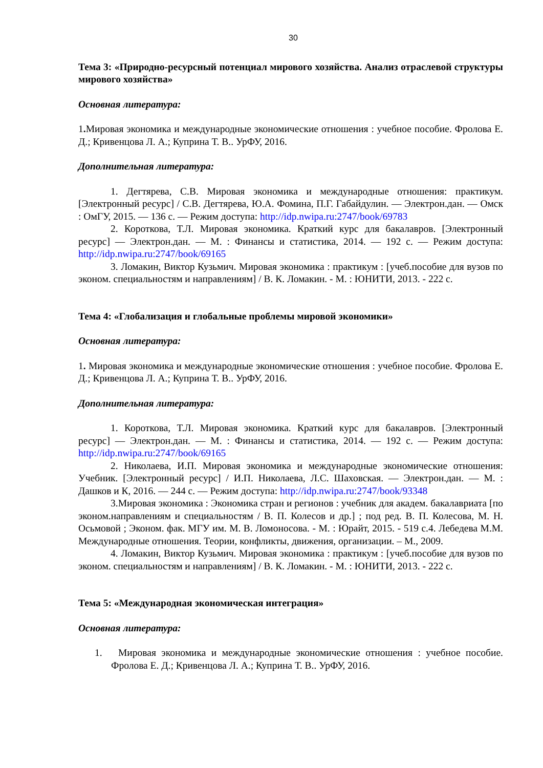30
Тема 3: «Природно-ресурсный потенциал мирового хозяйства. Анализ отраслевой структуры мирового хозяйства»
Основная литература:
1. Мировая экономика и международные экономические отношения : учебное пособие. Фролова Е. Д.; Кривенцова Л. А.; Куприна Т. В.. УрФУ, 2016.
Дополнительная литература:
1. Дегтярева, С.В. Мировая экономика и международные отношения: практикум. [Электронный ресурс] / С.В. Дегтярева, Ю.А. Фомина, П.Г. Габайдулин. — Электрон.дан. — Омск : ОмГУ, 2015. — 136 с. — Режим доступа: http://idp.nwipa.ru:2747/book/69783
2. Короткова, Т.Л. Мировая экономика. Краткий курс для бакалавров. [Электронный ресурс] — Электрон.дан. — М. : Финансы и статистика, 2014. — 192 с. — Режим доступа: http://idp.nwipa.ru:2747/book/69165
3. Ломакин, Виктор Кузьмич. Мировая экономика : практикум : [учеб.пособие для вузов по эконом. специальностям и направлениям] / В. К. Ломакин. - М. : ЮНИТИ, 2013. - 222 с.
Тема 4: «Глобализация и глобальные проблемы мировой экономики»
Основная литература:
1. Мировая экономика и международные экономические отношения : учебное пособие. Фролова Е. Д.; Кривенцова Л. А.; Куприна Т. В.. УрФУ, 2016.
Дополнительная литература:
1. Короткова, Т.Л. Мировая экономика. Краткий курс для бакалавров. [Электронный ресурс] — Электрон.дан. — М. : Финансы и статистика, 2014. — 192 с. — Режим доступа: http://idp.nwipa.ru:2747/book/69165
2. Николаева, И.П. Мировая экономика и международные экономические отношения: Учебник. [Электронный ресурс] / И.П. Николаева, Л.С. Шаховская. — Электрон.дан. — М. : Дашков и К, 2016. — 244 с. — Режим доступа: http://idp.nwipa.ru:2747/book/93348
3.Мировая экономика : Экономика стран и регионов : учебник для академ. бакалавриата [по эконом.направлениям и специальностям / В. П. Колесов и др.] ; под ред. В. П. Колесова, М. Н. Осьмовой ; Эконом. фак. МГУ им. М. В. Ломоносова. - М. : Юрайт, 2015. - 519 с.4. Лебедева М.М. Международные отношения. Теории, конфликты, движения, организации. – М., 2009.
4. Ломакин, Виктор Кузьмич. Мировая экономика : практикум : [учеб.пособие для вузов по эконом. специальностям и направлениям] / В. К. Ломакин. - М. : ЮНИТИ, 2013. - 222 с.
Тема 5: «Международная экономическая интеграция»
Основная литература:
1. Мировая экономика и международные экономические отношения : учебное пособие. Фролова Е. Д.; Кривенцова Л. А.; Куприна Т. В.. УрФУ, 2016.